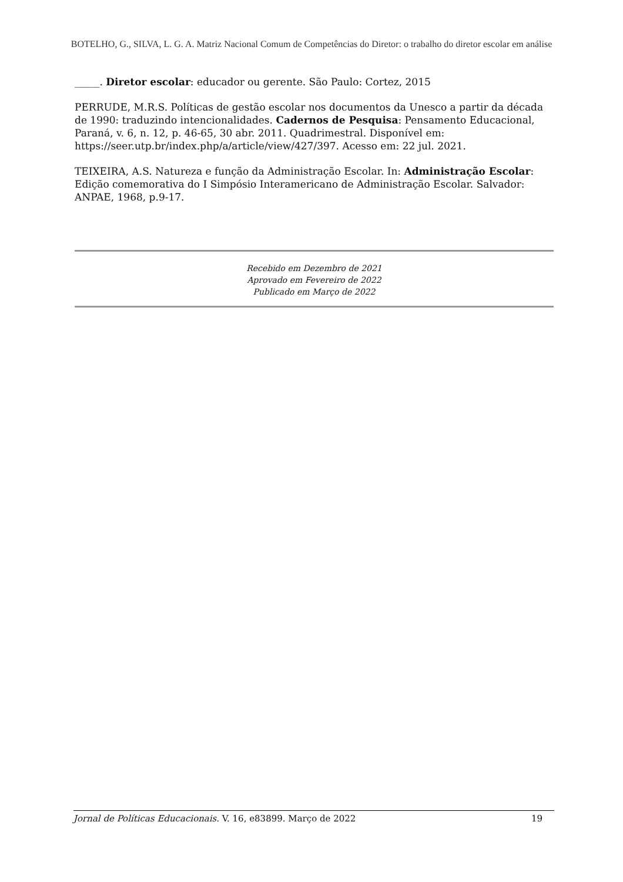BOTELHO, G., SILVA, L. G. A. Matriz Nacional Comum de Competências do Diretor: o trabalho do diretor escolar em análise
_____. Diretor escolar: educador ou gerente. São Paulo: Cortez, 2015
PERRUDE, M.R.S. Políticas de gestão escolar nos documentos da Unesco a partir da década de 1990: traduzindo intencionalidades. Cadernos de Pesquisa: Pensamento Educacional, Paraná, v. 6, n. 12, p. 46-65, 30 abr. 2011. Quadrimestral. Disponível em: https://seer.utp.br/index.php/a/article/view/427/397. Acesso em: 22 jul. 2021.
TEIXEIRA, A.S. Natureza e função da Administração Escolar. In: Administração Escolar: Edição comemorativa do I Simpósio Interamericano de Administração Escolar. Salvador: ANPAE, 1968, p.9-17.
Recebido em Dezembro de 2021
Aprovado em Fevereiro de 2022
Publicado em Março de 2022
Jornal de Políticas Educacionais. V. 16, e83899. Março de 2022 19